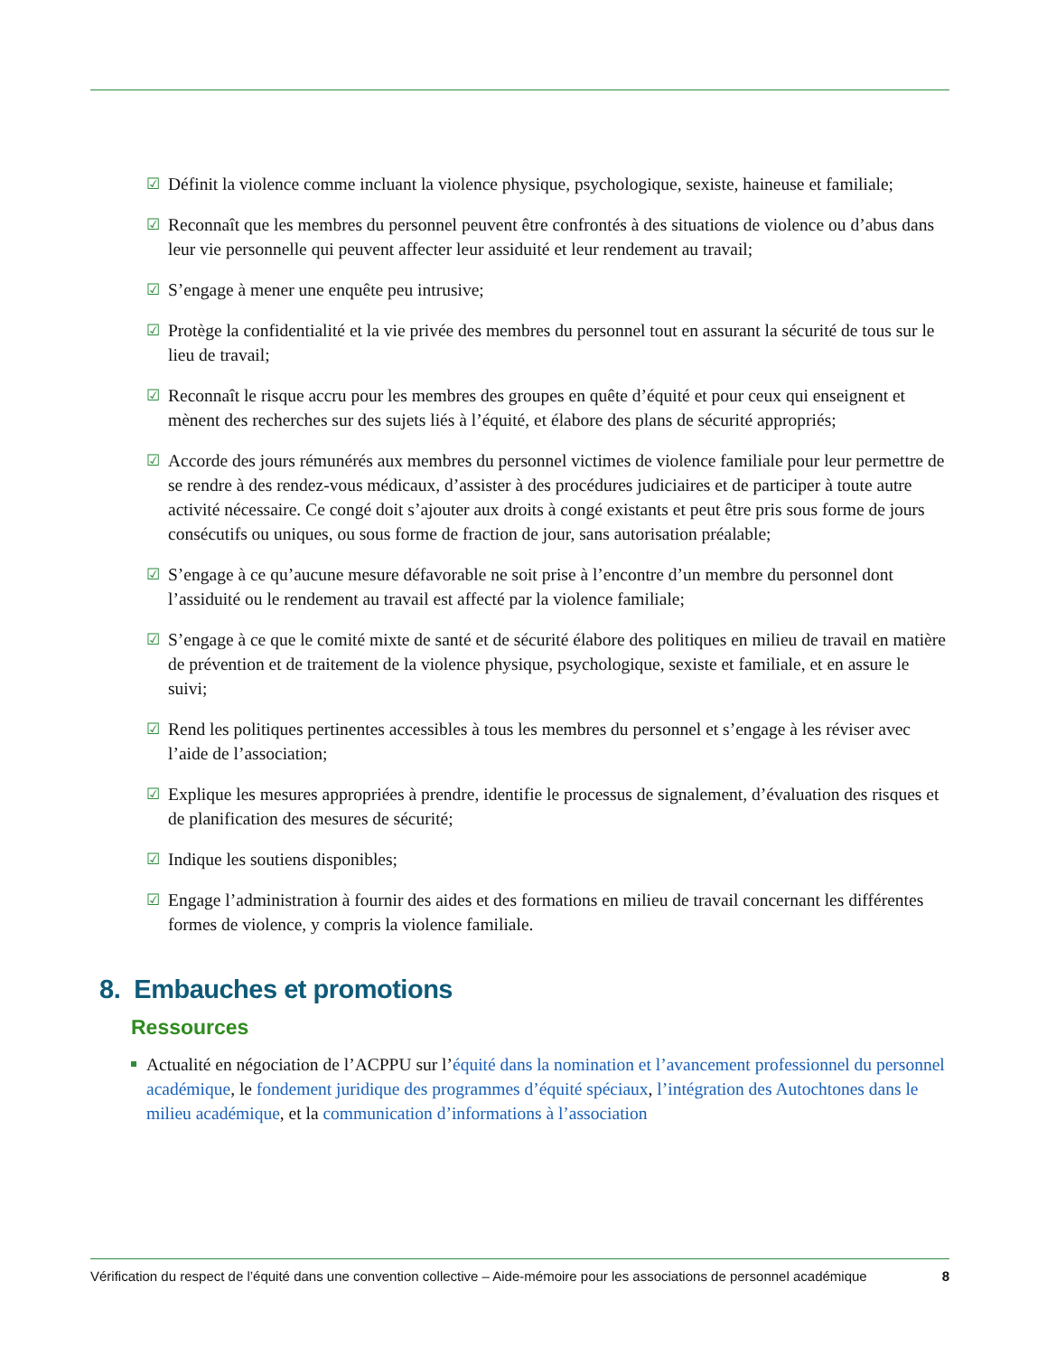☑ Définit la violence comme incluant la violence physique, psychologique, sexiste, haineuse et familiale;
☑ Reconnaît que les membres du personnel peuvent être confrontés à des situations de violence ou d’abus dans leur vie personnelle qui peuvent affecter leur assiduité et leur rendement au travail;
☑ S’engage à mener une enquête peu intrusive;
☑ Protège la confidentialité et la vie privée des membres du personnel tout en assurant la sécurité de tous sur le lieu de travail;
☑ Reconnaît le risque accru pour les membres des groupes en quête d’équité et pour ceux qui enseignent et mènent des recherches sur des sujets liés à l’équité, et élabore des plans de sécurité appropriés;
☑ Accorde des jours rémunérés aux membres du personnel victimes de violence familiale pour leur permettre de se rendre à des rendez-vous médicaux, d’assister à des procédures judiciaires et de participer à toute autre activité nécessaire. Ce congé doit s’ajouter aux droits à congé existants et peut être pris sous forme de jours consécutifs ou uniques, ou sous forme de fraction de jour, sans autorisation préalable;
☑ S’engage à ce qu’aucune mesure défavorable ne soit prise à l’encontre d’un membre du personnel dont l’assiduité ou le rendement au travail est affecté par la violence familiale;
☑ S’engage à ce que le comité mixte de santé et de sécurité élabore des politiques en milieu de travail en matière de prévention et de traitement de la violence physique, psychologique, sexiste et familiale, et en assure le suivi;
☑ Rend les politiques pertinentes accessibles à tous les membres du personnel et s’engage à les réviser avec l’aide de l’association;
☑ Explique les mesures appropriées à prendre, identifie le processus de signalement, d’évaluation des risques et de planification des mesures de sécurité;
☑ Indique les soutiens disponibles;
☑ Engage l’administration à fournir des aides et des formations en milieu de travail concernant les différentes formes de violence, y compris la violence familiale.
8. Embauches et promotions
Ressources
Actualité en négociation de l’ACPPU sur l’équité dans la nomination et l’avancement professionnel du personnel académique, le fondement juridique des programmes d’équité spéciaux, l’intégration des Autochtones dans le milieu académique, et la communication d’informations à l’association
Vérification du respect de l’équité dans une convention collective – Aide-mémoire pour les associations de personnel académique 8